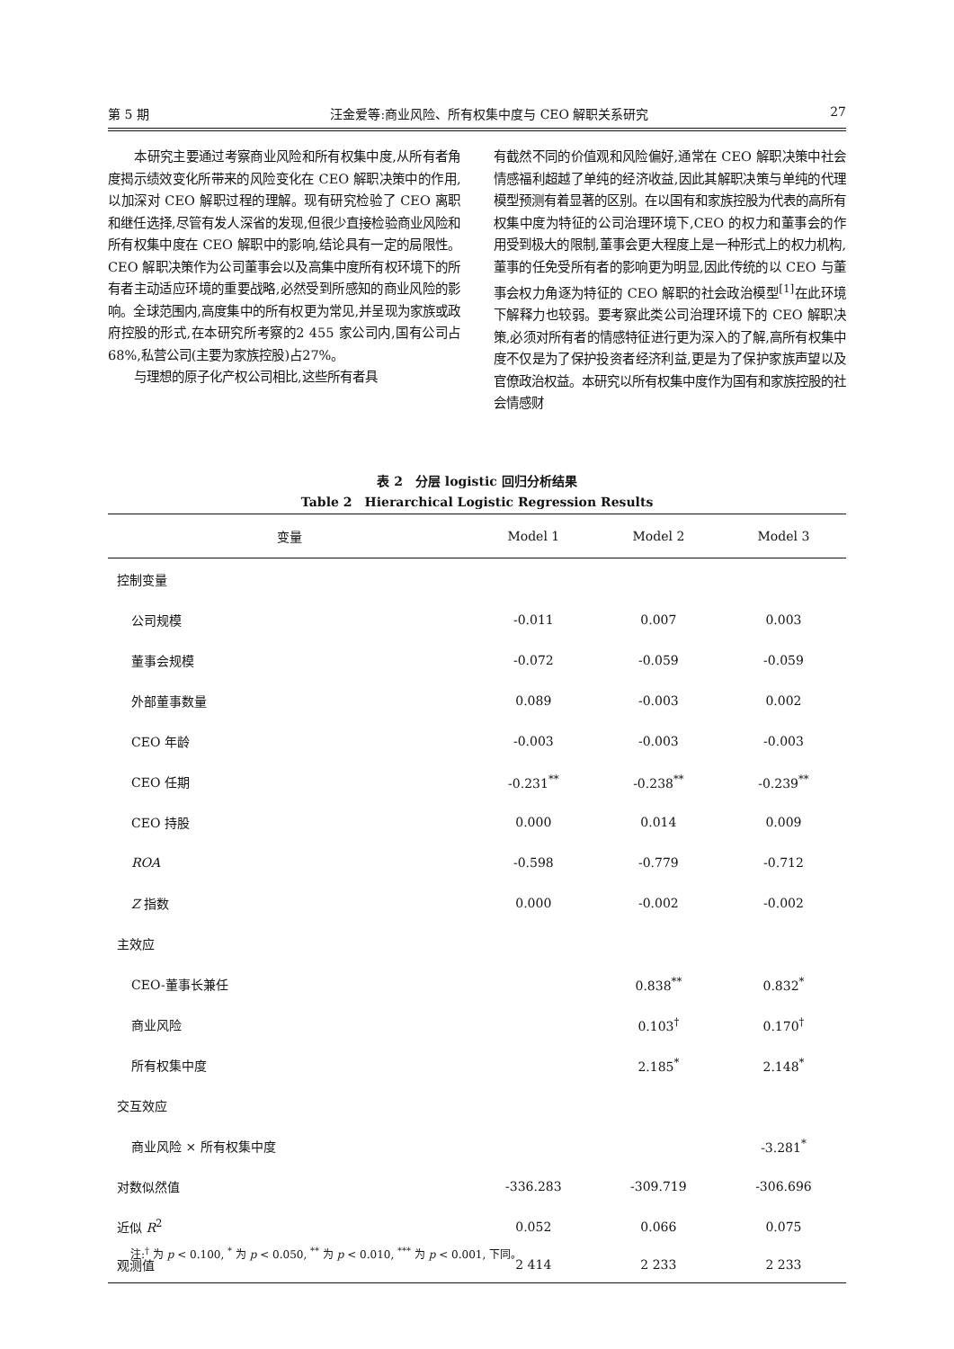第 5 期 汪金爱等:商业风险、所有权集中度与 CEO 解职关系研究 27
  本研究主要通过考察商业风险和所有权集中度,从所有者角度揭示绩效变化所带来的风险变化在 CEO 解职决策中的作用,以加深对 CEO 解职过程的理解。现有研究检验了 CEO 离职和继任选择,尽管有发人深省的发现,但很少直接检验商业风险和所有权集中度在 CEO 解职中的影响,结论具有一定的局限性。CEO 解职决策作为公司董事会以及高集中度所有权环境下的所有者主动适应环境的重要战略,必然受到所感知的商业风险的影响。全球范围内,高度集中的所有权更为常见,并呈现为家族或政府控股的形式,在本研究所考察的2 455 家公司内,国有公司占68%,私营公司(主要为家族控股)占27%。
  与理想的原子化产权公司相比,这些所有者具
有截然不同的价值观和风险偏好,通常在 CEO 解职决策中社会情感福利超越了单纯的经济收益,因此其解职决策与单纯的代理模型预测有着显著的区别。在以国有和家族控股为代表的高所有权集中度为特征的公司治理环境下,CEO 的权力和董事会的作用受到极大的限制,董事会更大程度上是一种形式上的权力机构,董事的任免受所有者的影响更为明显,因此传统的以 CEO 与董事会权力角逐为特征的 CEO 解职的社会政治模型<sup>[1]</sup>在此环境下解释力也较弱。要考察此类公司治理环境下的 CEO 解职决策,必须对所有者的情感特征进行更为深入的了解,高所有权集中度不仅是为了保护投资者经济利益,更是为了保护家族声望以及官僚政治权益。本研究以所有权集中度作为国有和家族控股的社会情感财
表 2　分层 logistic 回归分析结果
Table 2　Hierarchical Logistic Regression Results
| 变量 | Model 1 | Model 2 | Model 3 |
| --- | --- | --- | --- |
| 控制变量 | | | |
| 公司规模 | -0.011 | 0.007 | 0.003 |
| 董事会规模 | -0.072 | -0.059 | -0.059 |
| 外部董事数量 | 0.089 | -0.003 | 0.002 |
| CEO 年龄 | -0.003 | -0.003 | -0.003 |
| CEO 任期 | -0.231<sup>**</sup> | -0.238<sup>**</sup> | -0.239<sup>**</sup> |
| CEO 持股 | 0.000 | 0.014 | 0.009 |
| ROA | -0.598 | -0.779 | -0.712 |
| Z 指数 | 0.000 | -0.002 | -0.002 |
| 主效应 | | | |
| CEO-董事长兼任 | | 0.838<sup>**</sup> | 0.832<sup>*</sup> |
| 商业风险 | | 0.103<sup>†</sup> | 0.170<sup>†</sup> |
| 所有权集中度 | | 2.185<sup>*</sup> | 2.148<sup>*</sup> |
| 交互效应 | | | |
| 商业风险 × 所有权集中度 | | | -3.281<sup>*</sup> |
| 对数似然值 | -336.283 | -309.719 | -306.696 |
| 近似 R<sup>2</sup> | 0.052 | 0.066 | 0.075 |
| 观测值 | 2 414 | 2 233 | 2 233 |
注:<sup>†</sup> 为 p < 0.100, <sup>*</sup> 为 p < 0.050, <sup>**</sup> 为 p < 0.010, <sup>***</sup> 为 p < 0.001, 下同。